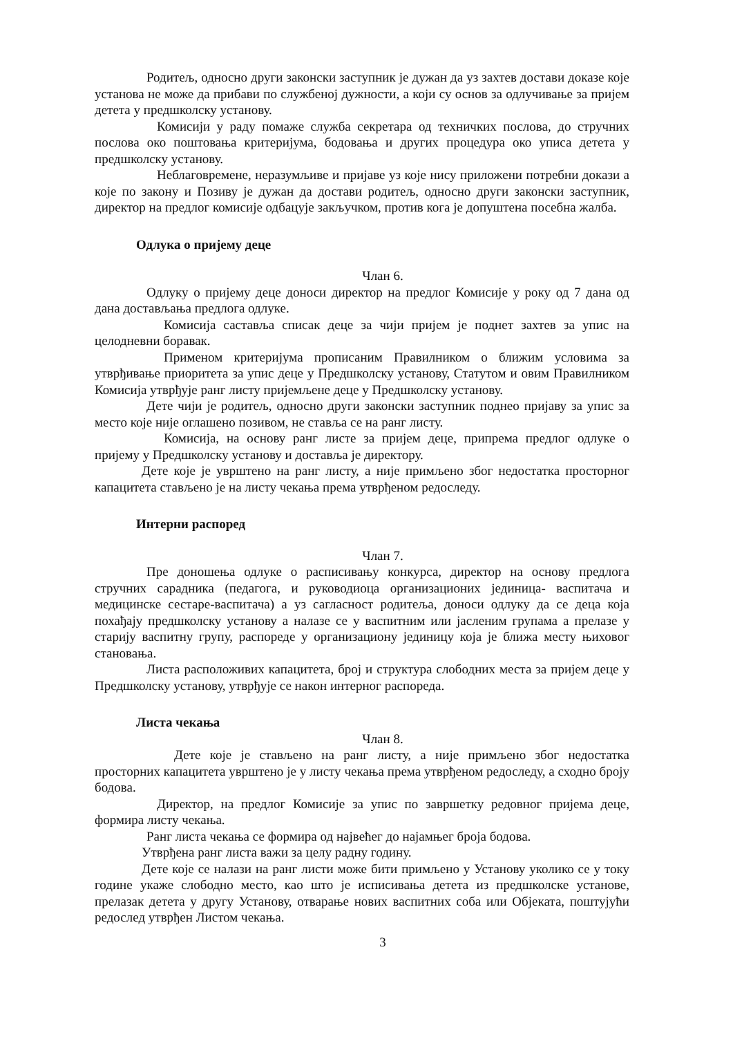Родитељ, односно други законски заступник је дужан да уз захтев достави доказе које установа не може да прибави по службеној дужности, а који су основ за одлучивање за пријем детета у предшколску установу.
Комисији у раду помаже служба секретара од техничких послова, до стручних послова око поштовања критеријума, бодовања и других процедура око уписа детета у предшколску установу.
Неблаговремене, неразумљиве и пријаве уз које нису приложени потребни докази а које по закону и Позиву је дужан да достави родитељ, односно други законски заступник, директор на предлог комисије одбацује закључком, против кога је допуштена посебна жалба.
Одлука о пријему деце
Члан 6.
Одлуку о пријему деце доноси директор на предлог Комисије у року од 7 дана од дана достављања предлога одлуке.
Комисија саставља списак деце за чији пријем је поднет захтев за упис на целодневни боравак.
Применом критеријума прописаним Правилником о ближим условима за утврђивање приоритета за упис деце у Предшколску установу, Статутом и овим Правилником Комисија утврђује ранг листу пријемљене деце у Предшколску установу.
Дете чији је родитељ, односно други законски заступник поднео пријаву за упис за место које није оглашено позивом, не ставља се на ранг листу.
Комисија, на основу ранг листе за пријем деце, припрема предлог одлуке о пријему у Предшколску установу и доставља је директору.
Дете које је уврштено на ранг листу, а није примљено због недостатка просторног капацитета стављено је на листу чекања према утврђеном редоследу.
Интерни распоред
Члан 7.
Пре доношења одлуке о расписивању конкурса, директор на основу предлога стручних сарадника (педагога, и руководиоца организационих јединица- васпитача и медицинске сестаре-васпитача) а уз сагласност родитеља, доноси одлуку да се деца која похађају предшколску установу а налазе се у васпитним или јасленим групама а прелазе у старију васпитну групу, распореде у организациону јединицу која је ближа месту њиховог становања.
Листа расположивих капацитета, број и структура слободних места за пријем деце у Предшколску установу, утврђује се након интерног распореда.
Листа чекања
Члан 8.
Дете које је стављено на ранг листу, а није примљено због недостатка просторних капацитета уврштено је у листу чекања према утврђеном редоследу, а сходно броју бодова.
Директор, на предлог Комисије за упис по завршетку редовног пријема деце, формира листу чекања.
Ранг листа чекања се формира од највећег до најамњег броја бодова.
Утврђена ранг листа важи за целу радну годину.
Дете које се налази на ранг листи може бити примљено у Установу уколико се у току године укаже слободно место, као што је исписивања детета из предшколске установе, прелазак детета у другу Установу, отварање нових васпитних соба или Објеката, поштујући редослед утврђен Листом чекања.
3